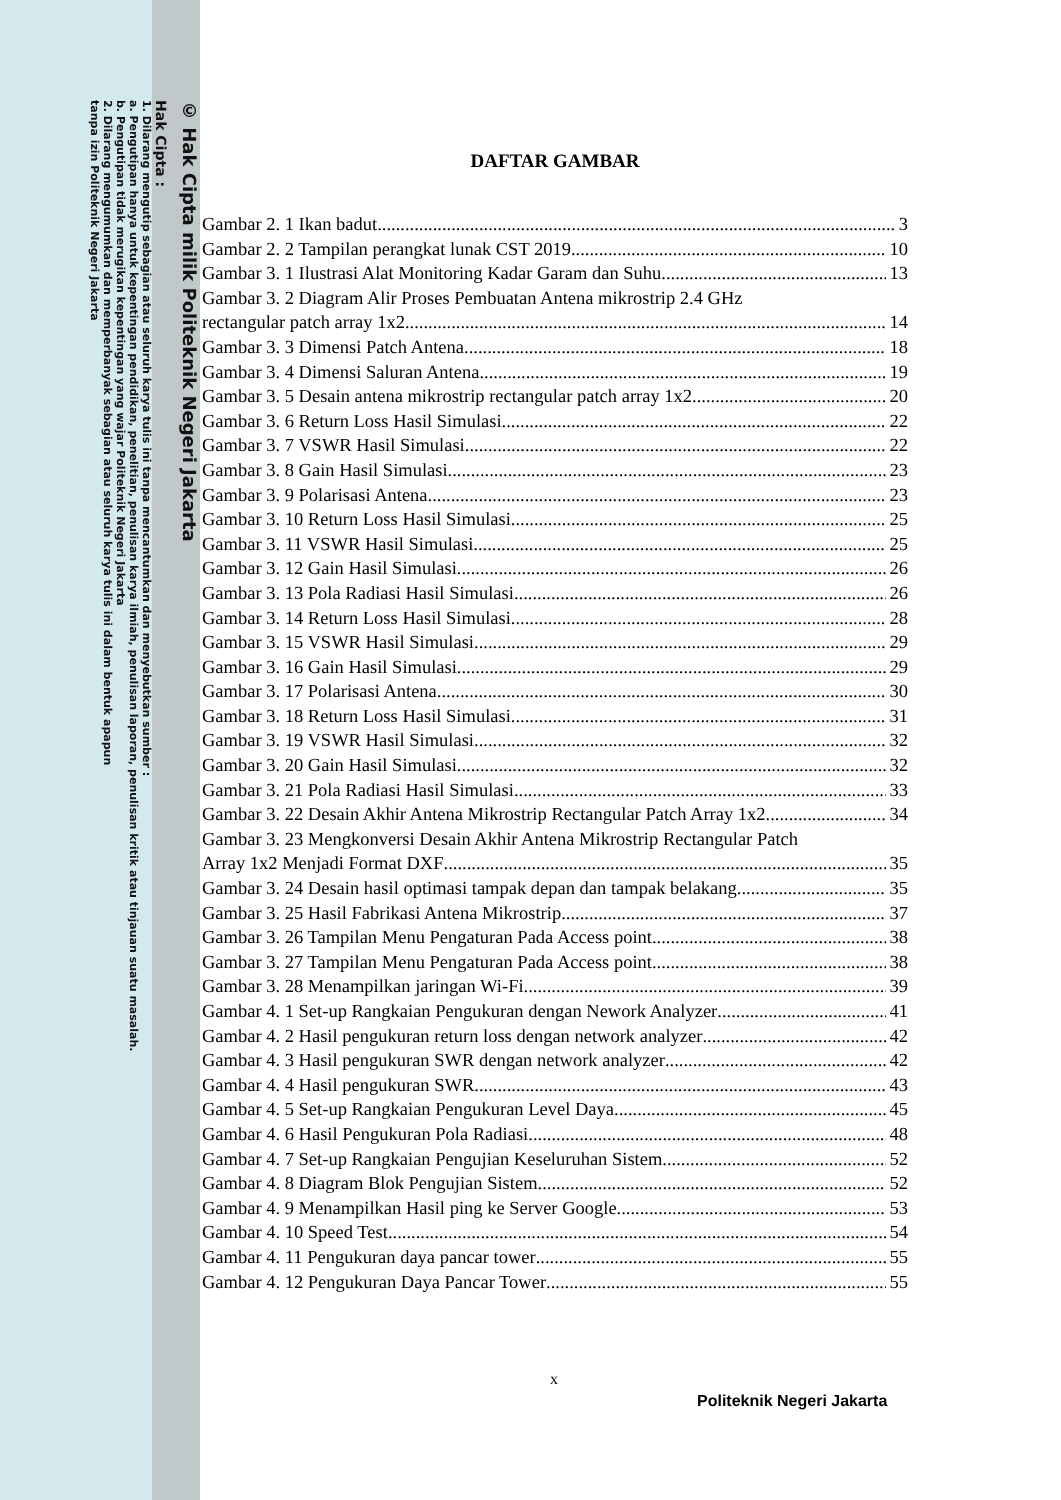© Hak Cipta milik Politeknik Negeri Jakarta
Hak Cipta :
1. Dilarang mengutip sebagian atau seluruh karya tulis ini tanpa mencantumkan dan menyebutkan sumber :
a. Pengutipan hanya untuk kepentingan pendidikan, penelitian, penulisan karya ilmiah, penulisan laporan, penulisan kritik atau tinjauan suatu masalah.
b. Pengutipan tidak merugikan kepentingan yang wajar Politeknik Negeri Jakarta
2. Dilarang mengumumkan dan memperbanyak sebagian atau seluruh karya tulis ini dalam bentuk apapun
tanpa izin Politeknik Negeri Jakarta
DAFTAR GAMBAR
Gambar 2. 1 Ikan badut 3
Gambar 2. 2 Tampilan perangkat lunak CST 2019 10
Gambar 3. 1 Ilustrasi Alat Monitoring Kadar Garam dan Suhu 13
Gambar 3. 2 Diagram Alir Proses Pembuatan Antena mikrostrip 2.4 GHz
rectangular patch array 1x2 14
Gambar 3. 3 Dimensi Patch Antena 18
Gambar 3. 4 Dimensi Saluran Antena 19
Gambar 3. 5 Desain antena mikrostrip rectangular patch array 1x2 20
Gambar 3. 6 Return Loss Hasil Simulasi 22
Gambar 3. 7 VSWR Hasil Simulasi 22
Gambar 3. 8 Gain Hasil Simulasi 23
Gambar 3. 9 Polarisasi Antena 23
Gambar 3. 10 Return Loss Hasil Simulasi 25
Gambar 3. 11 VSWR Hasil Simulasi 25
Gambar 3. 12 Gain Hasil Simulasi 26
Gambar 3. 13 Pola Radiasi Hasil Simulasi 26
Gambar 3. 14 Return Loss Hasil Simulasi 28
Gambar 3. 15 VSWR Hasil Simulasi 29
Gambar 3. 16 Gain Hasil Simulasi 29
Gambar 3. 17 Polarisasi Antena 30
Gambar 3. 18 Return Loss Hasil Simulasi 31
Gambar 3. 19 VSWR Hasil Simulasi 32
Gambar 3. 20 Gain Hasil Simulasi 32
Gambar 3. 21 Pola Radiasi Hasil Simulasi 33
Gambar 3. 22 Desain Akhir Antena Mikrostrip Rectangular Patch Array 1x2 34
Gambar 3. 23 Mengkonversi Desain Akhir Antena Mikrostrip Rectangular Patch
Array 1x2 Menjadi Format DXF 35
Gambar 3. 24 Desain hasil optimasi tampak depan dan tampak belakang 35
Gambar 3. 25 Hasil Fabrikasi Antena Mikrostrip 37
Gambar 3. 26 Tampilan Menu Pengaturan Pada Access point 38
Gambar 3. 27 Tampilan Menu Pengaturan Pada Access point 38
Gambar 3. 28 Menampilkan jaringan Wi-Fi 39
Gambar 4. 1 Set-up Rangkaian Pengukuran dengan Nework Analyzer 41
Gambar 4. 2 Hasil pengukuran return loss dengan network analyzer 42
Gambar 4. 3 Hasil pengukuran SWR dengan network analyzer 42
Gambar 4. 4 Hasil pengukuran SWR 43
Gambar 4. 5 Set-up Rangkaian Pengukuran Level Daya 45
Gambar 4. 6 Hasil Pengukuran Pola Radiasi 48
Gambar 4. 7 Set-up Rangkaian Pengujian Keseluruhan Sistem 52
Gambar 4. 8 Diagram Blok Pengujian Sistem 52
Gambar 4. 9 Menampilkan Hasil ping ke Server Google. 53
Gambar 4. 10 Speed Test 54
Gambar 4. 11 Pengukuran daya pancar tower 55
Gambar 4. 12 Pengukuran Daya Pancar Tower 55
x
Politeknik Negeri Jakarta